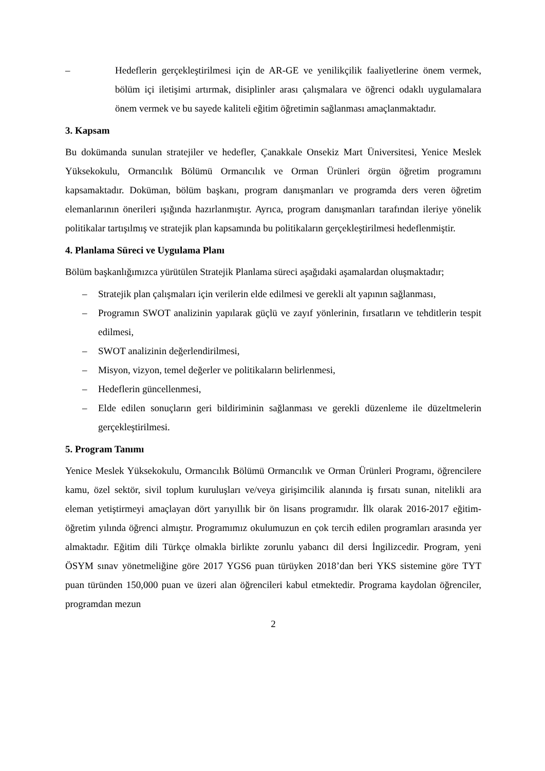– Hedeflerin gerçekleştirilmesi için de AR-GE ve yenilikçilik faaliyetlerine önem vermek, bölüm içi iletişimi artırmak, disiplinler arası çalışmalara ve öğrenci odaklı uygulamalara önem vermek ve bu sayede kaliteli eğitim öğretimin sağlanması amaçlanmaktadır.
3. Kapsam
Bu dokümanda sunulan stratejiler ve hedefler, Çanakkale Onsekiz Mart Üniversitesi, Yenice Meslek Yüksekokulu, Ormancılık Bölümü Ormancılık ve Orman Ürünleri örgün öğretim programını kapsamaktadır. Doküman, bölüm başkanı, program danışmanları ve programda ders veren öğretim elemanlarının önerileri ışığında hazırlanmıştır. Ayrıca, program danışmanları tarafından ileriye yönelik politikalar tartışılmış ve stratejik plan kapsamında bu politikaların gerçekleştirilmesi hedeflenmiştir.
4. Planlama Süreci ve Uygulama Planı
Bölüm başkanlığımızca yürütülen Stratejik Planlama süreci aşağıdaki aşamalardan oluşmaktadır;
– Stratejik plan çalışmaları için verilerin elde edilmesi ve gerekli alt yapının sağlanması,
– Programın SWOT analizinin yapılarak güçlü ve zayıf yönlerinin, fırsatların ve tehditlerin tespit edilmesi,
– SWOT analizinin değerlendirilmesi,
– Misyon, vizyon, temel değerler ve politikaların belirlenmesi,
– Hedeflerin güncellenmesi,
– Elde edilen sonuçların geri bildiriminin sağlanması ve gerekli düzenleme ile düzeltmelerin gerçekleştirilmesi.
5. Program Tanımı
Yenice Meslek Yüksekokulu, Ormancılık Bölümü Ormancılık ve Orman Ürünleri Programı, öğrencilere kamu, özel sektör, sivil toplum kuruluşları ve/veya girişimcilik alanında iş fırsatı sunan, nitelikli ara eleman yetiştirmeyi amaçlayan dört yarıyıllık bir ön lisans programıdır. İlk olarak 2016-2017 eğitim-öğretim yılında öğrenci almıştır. Programımız okulumuzun en çok tercih edilen programları arasında yer almaktadır. Eğitim dili Türkçe olmakla birlikte zorunlu yabancı dil dersi İngilizcedir. Program, yeni ÖSYM sınav yönetmeliğine göre 2017 YGS6 puan türüyken 2018’dan beri YKS sistemine göre TYT puan türünden 150,000 puan ve üzeri alan öğrencileri kabul etmektedir. Programa kaydolan öğrenciler, programdan mezun
2